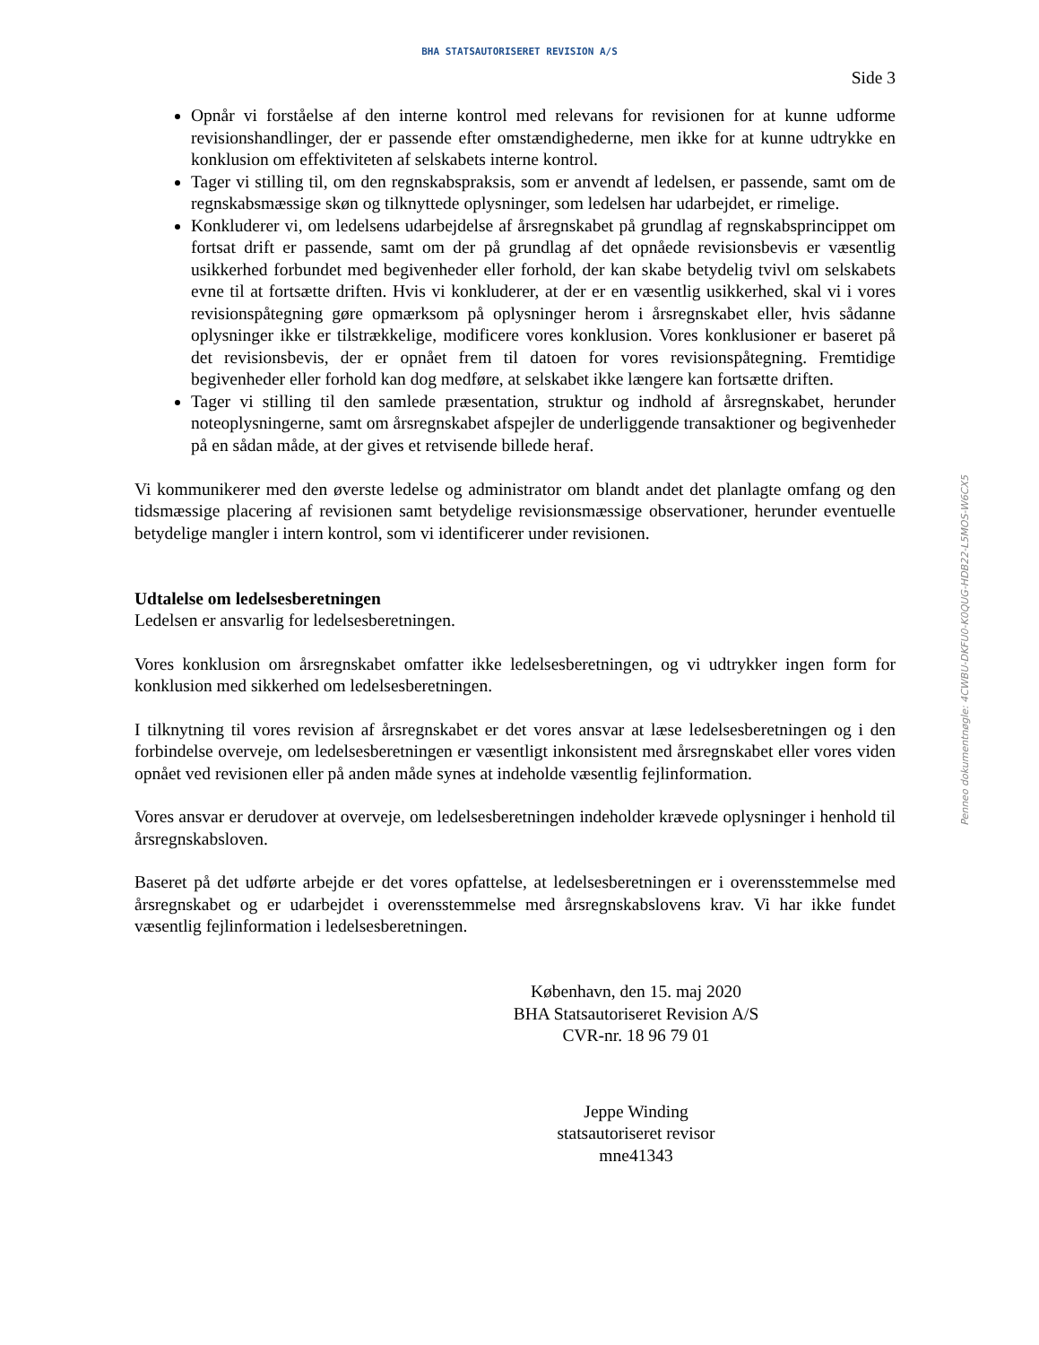BHA STATSAUTORISERET REVISION A/S
Side 3
Opnår vi forståelse af den interne kontrol med relevans for revisionen for at kunne udforme revisionshandlinger, der er passende efter omstændighederne, men ikke for at kunne udtrykke en konklusion om effektiviteten af selskabets interne kontrol.
Tager vi stilling til, om den regnskabspraksis, som er anvendt af ledelsen, er passende, samt om de regnskabsmæssige skøn og tilknyttede oplysninger, som ledelsen har udarbejdet, er rimelige.
Konkluderer vi, om ledelsens udarbejdelse af årsregnskabet på grundlag af regnskabsprincippet om fortsat drift er passende, samt om der på grundlag af det opnåede revisionsbevis er væsentlig usikkerhed forbundet med begivenheder eller forhold, der kan skabe betydelig tvivl om selskabets evne til at fortsætte driften. Hvis vi konkluderer, at der er en væsentlig usikkerhed, skal vi i vores revisionspåtegning gøre opmærksom på oplysninger herom i årsregnskabet eller, hvis sådanne oplysninger ikke er tilstrækkelige, modificere vores konklusion. Vores konklusioner er baseret på det revisionsbevis, der er opnået frem til datoen for vores revisionspåtegning. Fremtidige begivenheder eller forhold kan dog medføre, at selskabet ikke længere kan fortsætte driften.
Tager vi stilling til den samlede præsentation, struktur og indhold af årsregnskabet, herunder noteoplysningerne, samt om årsregnskabet afspejler de underliggende transaktioner og begivenheder på en sådan måde, at der gives et retvisende billede heraf.
Vi kommunikerer med den øverste ledelse og administrator om blandt andet det planlagte omfang og den tidsmæssige placering af revisionen samt betydelige revisionsmæssige observationer, herunder eventuelle betydelige mangler i intern kontrol, som vi identificerer under revisionen.
Udtalelse om ledelsesberetningen
Ledelsen er ansvarlig for ledelsesberetningen.
Vores konklusion om årsregnskabet omfatter ikke ledelsesberetningen, og vi udtrykker ingen form for konklusion med sikkerhed om ledelsesberetningen.
I tilknytning til vores revision af årsregnskabet er det vores ansvar at læse ledelsesberetningen og i den forbindelse overveje, om ledelsesberetningen er væsentligt inkonsistent med årsregnskabet eller vores viden opnået ved revisionen eller på anden måde synes at indeholde væsentlig fejlinformation.
Vores ansvar er derudover at overveje, om ledelsesberetningen indeholder krævede oplysninger i henhold til årsregnskabsloven.
Baseret på det udførte arbejde er det vores opfattelse, at ledelsesberetningen er i overensstemmelse med årsregnskabet og er udarbejdet i overensstemmelse med årsregnskabslovens krav. Vi har ikke fundet væsentlig fejlinformation i ledelsesberetningen.
København, den 15. maj 2020
BHA Statsautoriseret Revision A/S
CVR-nr. 18 96 79 01
Jeppe Winding
statsautoriseret revisor
mne41343
Penneo dokumentnøgle: 4CWBU-DKFU0-K0QUG-HDB22-L5MOS-W6CX5